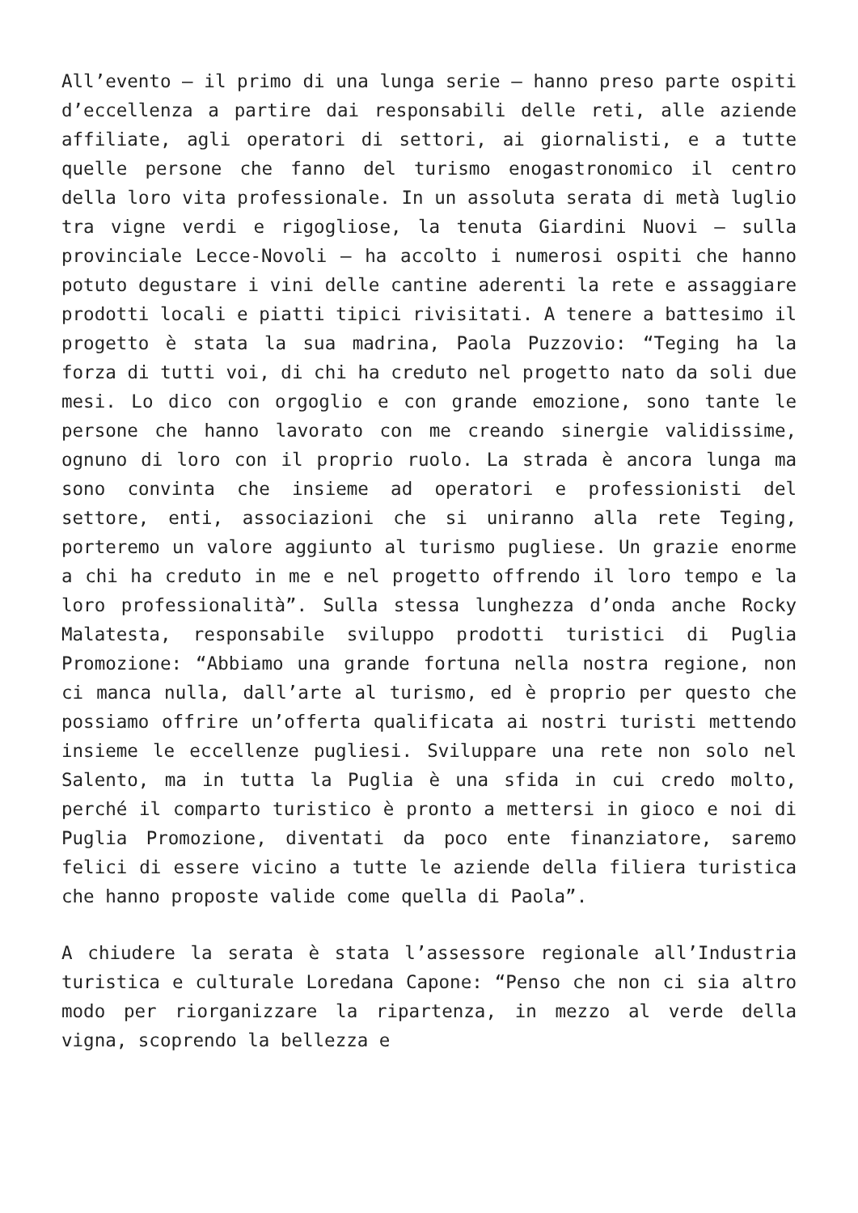All’evento – il primo di una lunga serie – hanno preso parte ospiti d’eccellenza a partire dai responsabili delle reti, alle aziende affiliate, agli operatori di settori, ai giornalisti, e a tutte quelle persone che fanno del turismo enogastronomico il centro della loro vita professionale. In un assoluta serata di metà luglio tra vigne verdi e rigogliose, la tenuta Giardini Nuovi – sulla provinciale Lecce-Novoli – ha accolto i numerosi ospiti che hanno potuto degustare i vini delle cantine aderenti la rete e assaggiare prodotti locali e piatti tipici rivisitati. A tenere a battesimo il progetto è stata la sua madrina, Paola Puzzovio: “Teging ha la forza di tutti voi, di chi ha creduto nel progetto nato da soli due mesi. Lo dico con orgoglio e con grande emozione, sono tante le persone che hanno lavorato con me creando sinergie validissime, ognuno di loro con il proprio ruolo. La strada è ancora lunga ma sono convinta che insieme ad operatori e professionisti del settore, enti, associazioni che si uniranno alla rete Teging, porteremo un valore aggiunto al turismo pugliese. Un grazie enorme a chi ha creduto in me e nel progetto offrendo il loro tempo e la loro professionalità”. Sulla stessa lunghezza d’onda anche Rocky Malatesta, responsabile sviluppo prodotti turistici di Puglia Promozione: “Abbiamo una grande fortuna nella nostra regione, non ci manca nulla, dall’arte al turismo, ed è proprio per questo che possiamo offrire un’offerta qualificata ai nostri turisti mettendo insieme le eccellenze pugliesi. Sviluppare una rete non solo nel Salento, ma in tutta la Puglia è una sfida in cui credo molto, perché il comparto turistico è pronto a mettersi in gioco e noi di Puglia Promozione, diventati da poco ente finanziatore, saremo felici di essere vicino a tutte le aziende della filiera turistica che hanno proposte valide come quella di Paola”.
A chiudere la serata è stata l’assessore regionale all’Industria turistica e culturale Loredana Capone: “Penso che non ci sia altro modo per riorganizzare la ripartenza, in mezzo al verde della vigna, scoprendo la bellezza e